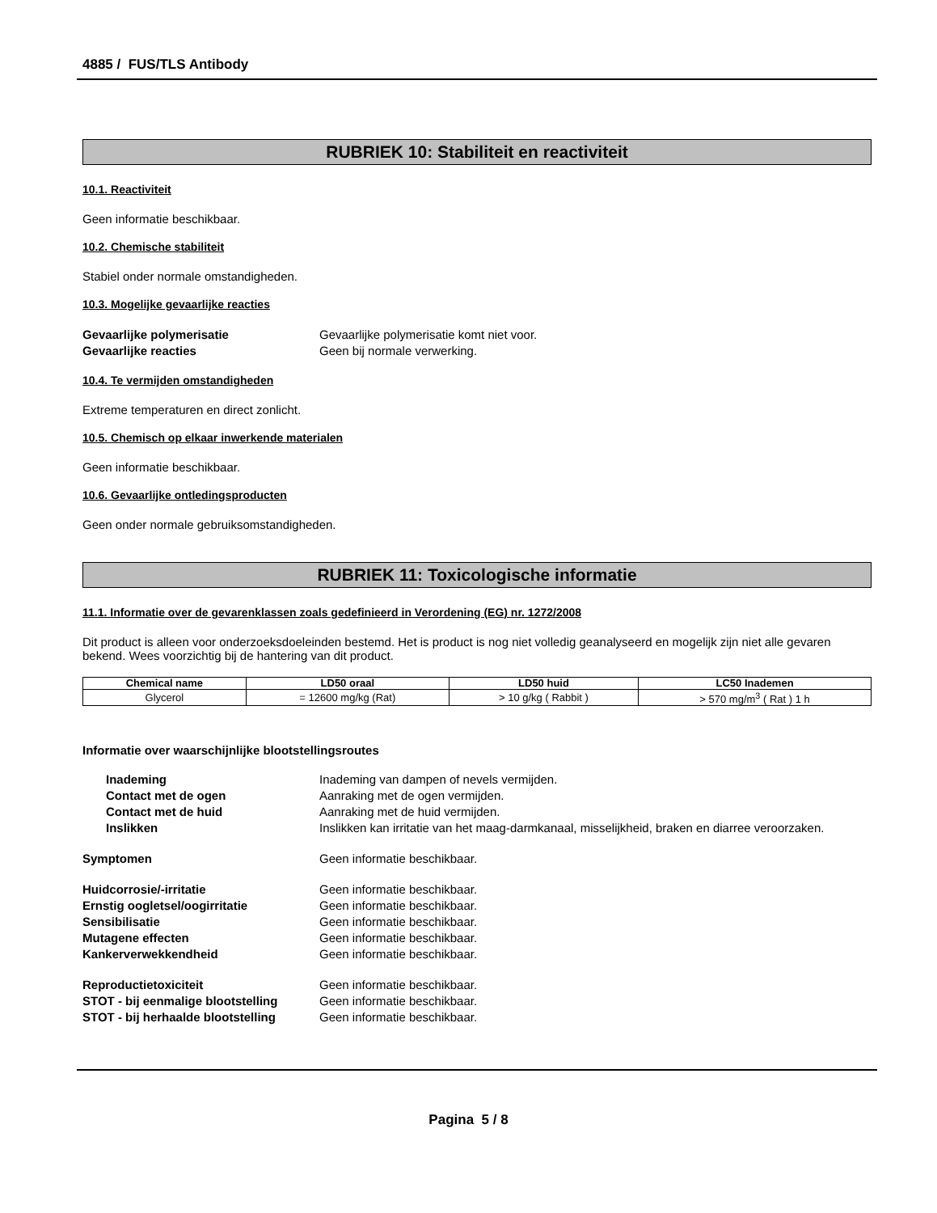4885 / FUS/TLS Antibody
RUBRIEK 10: Stabiliteit en reactiviteit
10.1. Reactiviteit
Geen informatie beschikbaar.
10.2. Chemische stabiliteit
Stabiel onder normale omstandigheden.
10.3. Mogelijke gevaarlijke reacties
Gevaarlijke polymerisatie Gevaarlijke polymerisatie komt niet voor. Gevaarlijke reacties Geen bij normale verwerking.
10.4. Te vermijden omstandigheden
Extreme temperaturen en direct zonlicht.
10.5. Chemisch op elkaar inwerkende materialen
Geen informatie beschikbaar.
10.6. Gevaarlijke ontledingsproducten
Geen onder normale gebruiksomstandigheden.
RUBRIEK 11: Toxicologische informatie
11.1. Informatie over de gevarenklassen zoals gedefinieerd in Verordening (EG) nr. 1272/2008
Dit product is alleen voor onderzoeksdoeleinden bestemd. Het is product is nog niet volledig geanalyseerd en mogelijk zijn niet alle gevaren bekend. Wees voorzichtig bij de hantering van dit product.
| Chemical name | LD50 oraal | LD50 huid | LC50 Inademen |
| --- | --- | --- | --- |
| Glycerol | = 12600 mg/kg (Rat) | > 10 g/kg ( Rabbit ) | > 570 mg/m<sup>3</sup> ( Rat ) 1 h |
Informatie over waarschijnlijke blootstellingsroutes
Inademing Inademing van dampen of nevels vermijden. Contact met de ogen Aanraking met de ogen vermijden. Contact met de huid Aanraking met de huid vermijden. Inslikken Inslikken kan irritatie van het maag-darmkanaal, misselijkheid, braken en diarree veroorzaken.
Symptomen Geen informatie beschikbaar.
Huidcorrosie/-irritatie Geen informatie beschikbaar. Ernstig oogletsel/oogirritatie Geen informatie beschikbaar. Sensibilisatie Geen informatie beschikbaar. Mutagene effecten Geen informatie beschikbaar. Kankerverwekkendheid Geen informatie beschikbaar.
Reproductietoxiciteit Geen informatie beschikbaar. STOT - bij eenmalige blootstelling Geen informatie beschikbaar. STOT - bij herhaalde blootstelling Geen informatie beschikbaar.
Pagina 5 / 8